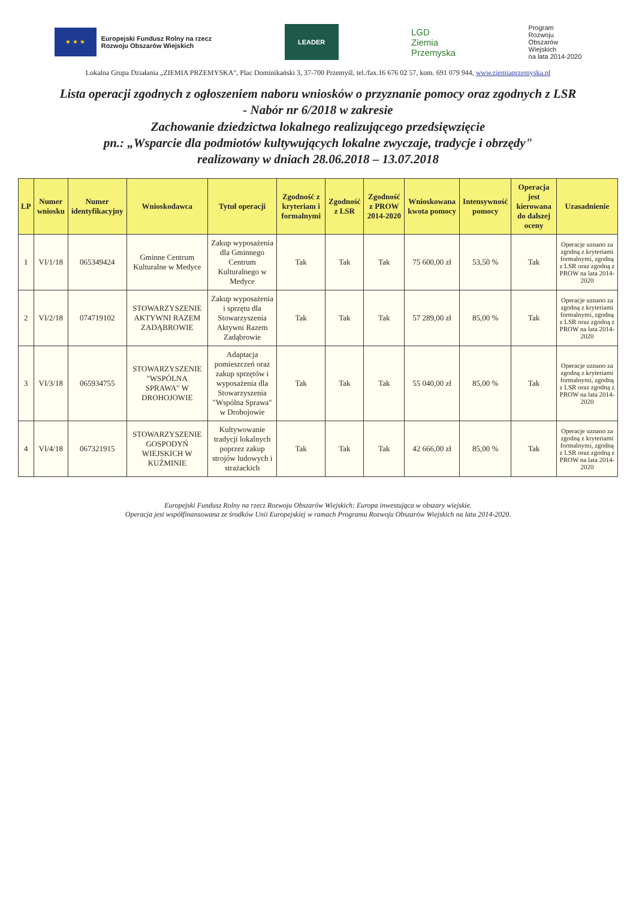★ ★ ★
Europejski Fundusz Rolny na rzecz
Rozwoju Obszarów Wiejskich
LEADER
LGD
Ziemia
Przemyska
Program
Rozwoju
Obszarów
Wiejskich
na lata 2014-2020
Lokalna Grupa Działania „ZIEMIA PRZEMYSKA", Plac Dominikański 3, 37-700 Przemyśl, tel./fax.16 676 02 57, kom. 691 079 944, www.ziemiaprzemyska.pl
Lista operacji zgodnych z ogłoszeniem naboru wniosków o przyznanie pomocy oraz zgodnych z LSR
- Nabór nr 6/2018 w zakresie
Zachowanie dziedzictwa lokalnego realizującego przedsięwzięcie
pn.: „Wsparcie dla podmiotów kultywujących lokalne zwyczaje, tradycje i obrzędy"
realizowany w dniach 28.06.2018 – 13.07.2018
| LP | Numer wniosku | Numer identyfikacyjny | Wnioskodawca | Tytuł operacji | Zgodność z kryteriam i formalnymi | Zgodność z LSR | Zgodność z PROW 2014-2020 | Wnioskowana kwota pomocy | Intensywność pomocy | Operacja jest kierowana do dalszej oceny | Uzasadnienie |
| --- | --- | --- | --- | --- | --- | --- | --- | --- | --- | --- | --- |
| 1 | VI/1/18 | 065349424 | Gminne Centrum Kulturalne w Medyce | Zakup wyposażenia dla Gminnego Centrum Kulturalnego w Medyce | Tak | Tak | Tak | 75 600,00 zł | 53,50 % | Tak | Operacje uznano za zgodną z kryteriami formalnymi, zgodną z LSR oraz zgodną z PROW na lata 2014-2020 |
| 2 | VI/2/18 | 074719102 | STOWARZYSZENIE AKTYWNI RAZEM ZADĄBROWIE | Zakup wyposażenia i sprzętu dla Stowarzyszenia Aktywni Razem Zadąbrowie | Tak | Tak | Tak | 57 289,00 zł | 85,00 % | Tak | Operacje uznano za zgodną z kryteriami formalnymi, zgodną z LSR oraz zgodną z PROW na lata 2014-2020 |
| 3 | VI/3/18 | 065934755 | STOWARZYSZENIE "WSPÓLNA SPRAWA" W DROHOJOWIE | Adaptacja pomieszczeń oraz zakup sprzętów i wyposażenia dla Stowarzyszenia "Wspólna Sprawa" w Drohojowie | Tak | Tak | Tak | 55 040,00 zł | 85,00 % | Tak | Operacje uznano za zgodną z kryteriami formalnymi, zgodną z LSR oraz zgodną z PROW na lata 2014-2020 |
| 4 | VI/4/18 | 067321915 | STOWARZYSZENIE GOSPODYŃ WIEJSKICH W KUŹMINIE | Kultywowanie tradycji lokalnych poprzez zakup strojów ludowych i strażackich | Tak | Tak | Tak | 42 666,00 zł | 85,00 % | Tak | Operacje uznano za zgodną z kryteriami formalnymi, zgodną z LSR oraz zgodną z PROW na lata 2014-2020 |
Europejski Fundusz Rolny na rzecz Rozwoju Obszarów Wiejskich: Europa inwestująca w obszary wiejskie.
Operacja jest współfinansowana ze środków Unii Europejskiej w ramach Programu Rozwoju Obszarów Wiejskich na lata 2014-2020.